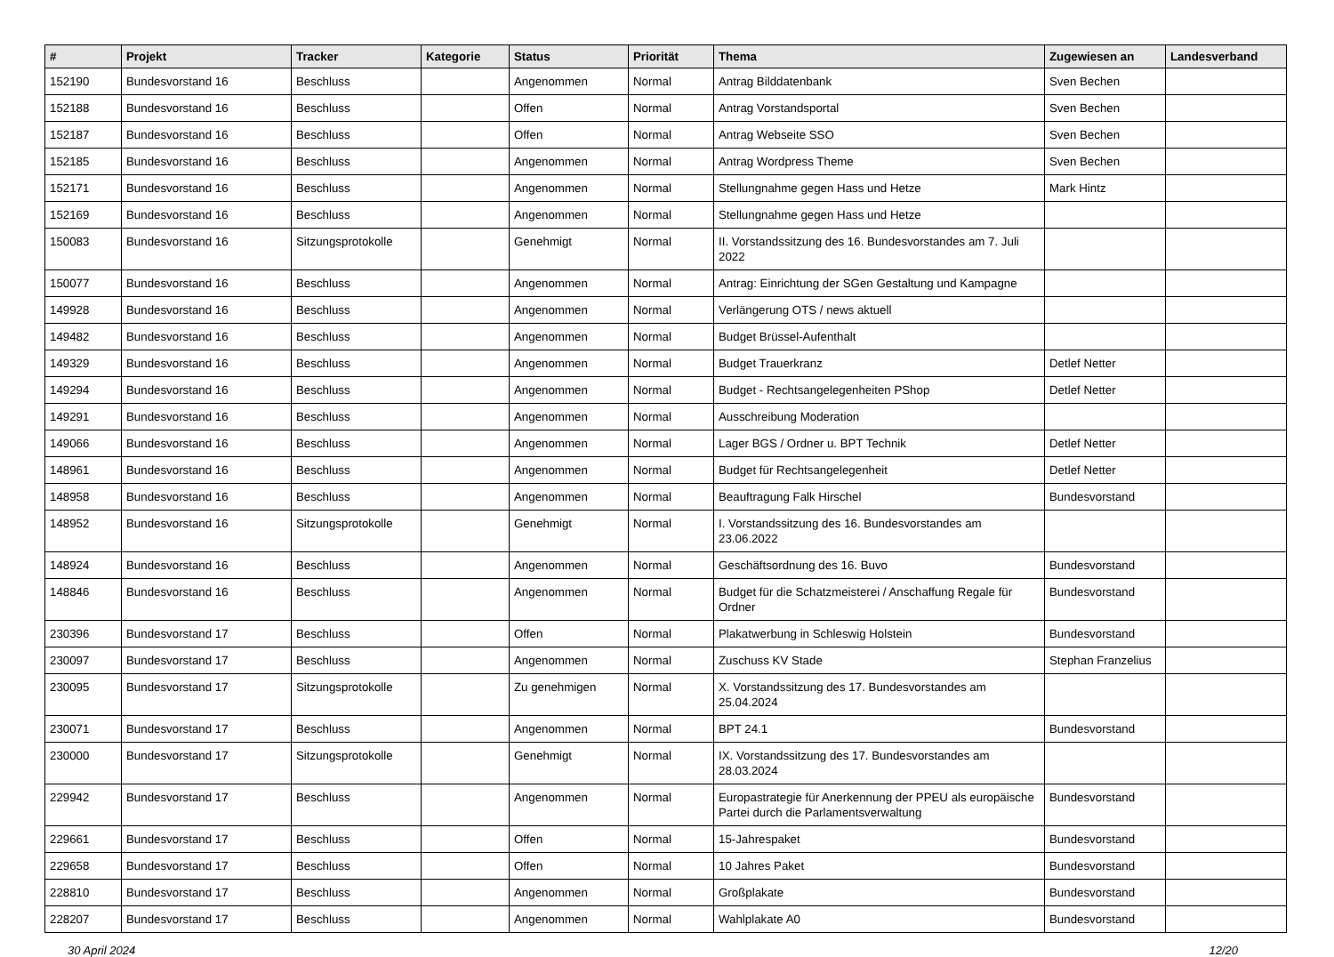| # | Projekt | Tracker | Kategorie | Status | Priorität | Thema | Zugewiesen an | Landesverband |
| --- | --- | --- | --- | --- | --- | --- | --- | --- |
| 152190 | Bundesvorstand 16 | Beschluss | | Angenommen | Normal | Antrag Bilddatenbank | Sven Bechen | |
| 152188 | Bundesvorstand 16 | Beschluss | | Offen | Normal | Antrag Vorstandsportal | Sven Bechen | |
| 152187 | Bundesvorstand 16 | Beschluss | | Offen | Normal | Antrag Webseite SSO | Sven Bechen | |
| 152185 | Bundesvorstand 16 | Beschluss | | Angenommen | Normal | Antrag Wordpress Theme | Sven Bechen | |
| 152171 | Bundesvorstand 16 | Beschluss | | Angenommen | Normal | Stellungnahme gegen Hass und Hetze | Mark Hintz | |
| 152169 | Bundesvorstand 16 | Beschluss | | Angenommen | Normal | Stellungnahme gegen Hass und Hetze | | |
| 150083 | Bundesvorstand 16 | Sitzungsprotokolle | | Genehmigt | Normal | II. Vorstandssitzung des 16. Bundesvorstandes am 7. Juli 2022 | | |
| 150077 | Bundesvorstand 16 | Beschluss | | Angenommen | Normal | Antrag: Einrichtung der SGen Gestaltung und Kampagne | | |
| 149928 | Bundesvorstand 16 | Beschluss | | Angenommen | Normal | Verlängerung OTS / news aktuell | | |
| 149482 | Bundesvorstand 16 | Beschluss | | Angenommen | Normal | Budget Brüssel-Aufenthalt | | |
| 149329 | Bundesvorstand 16 | Beschluss | | Angenommen | Normal | Budget Trauerkranz | Detlef Netter | |
| 149294 | Bundesvorstand 16 | Beschluss | | Angenommen | Normal | Budget - Rechtsangelegenheiten PShop | Detlef Netter | |
| 149291 | Bundesvorstand 16 | Beschluss | | Angenommen | Normal | Ausschreibung Moderation | | |
| 149066 | Bundesvorstand 16 | Beschluss | | Angenommen | Normal | Lager BGS / Ordner u. BPT Technik | Detlef Netter | |
| 148961 | Bundesvorstand 16 | Beschluss | | Angenommen | Normal | Budget für Rechtsangelegenheit | Detlef Netter | |
| 148958 | Bundesvorstand 16 | Beschluss | | Angenommen | Normal | Beauftragung Falk Hirschel | Bundesvorstand | |
| 148952 | Bundesvorstand 16 | Sitzungsprotokolle | | Genehmigt | Normal | I. Vorstandssitzung des 16. Bundesvorstandes am 23.06.2022 | | |
| 148924 | Bundesvorstand 16 | Beschluss | | Angenommen | Normal | Geschäftsordnung des 16. Buvo | Bundesvorstand | |
| 148846 | Bundesvorstand 16 | Beschluss | | Angenommen | Normal | Budget für die Schatzmeisterei / Anschaffung Regale für Ordner | Bundesvorstand | |
| 230396 | Bundesvorstand 17 | Beschluss | | Offen | Normal | Plakatwerbung in Schleswig Holstein | Bundesvorstand | |
| 230097 | Bundesvorstand 17 | Beschluss | | Angenommen | Normal | Zuschuss KV Stade | Stephan Franzelius | |
| 230095 | Bundesvorstand 17 | Sitzungsprotokolle | | Zu genehmigen | Normal | X. Vorstandssitzung des 17. Bundesvorstandes am 25.04.2024 | | |
| 230071 | Bundesvorstand 17 | Beschluss | | Angenommen | Normal | BPT 24.1 | Bundesvorstand | |
| 230000 | Bundesvorstand 17 | Sitzungsprotokolle | | Genehmigt | Normal | IX. Vorstandssitzung des 17. Bundesvorstandes am 28.03.2024 | | |
| 229942 | Bundesvorstand 17 | Beschluss | | Angenommen | Normal | Europastrategie für Anerkennung der PPEU als europäische Partei durch die Parlamentsverwaltung | Bundesvorstand | |
| 229661 | Bundesvorstand 17 | Beschluss | | Offen | Normal | 15-Jahrespaket | Bundesvorstand | |
| 229658 | Bundesvorstand 17 | Beschluss | | Offen | Normal | 10 Jahres Paket | Bundesvorstand | |
| 228810 | Bundesvorstand 17 | Beschluss | | Angenommen | Normal | Großplakate | Bundesvorstand | |
| 228207 | Bundesvorstand 17 | Beschluss | | Angenommen | Normal | Wahlplakate A0 | Bundesvorstand | |
30 April 2024 12/20